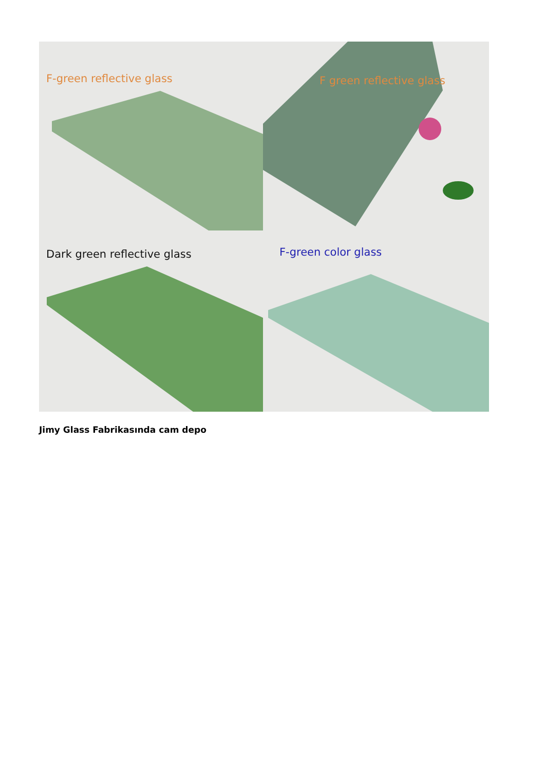F-green reflective glass
F green reflective glass
Dark green reflective glass
F-green color glass
Jimy Glass Fabrikasında cam depo